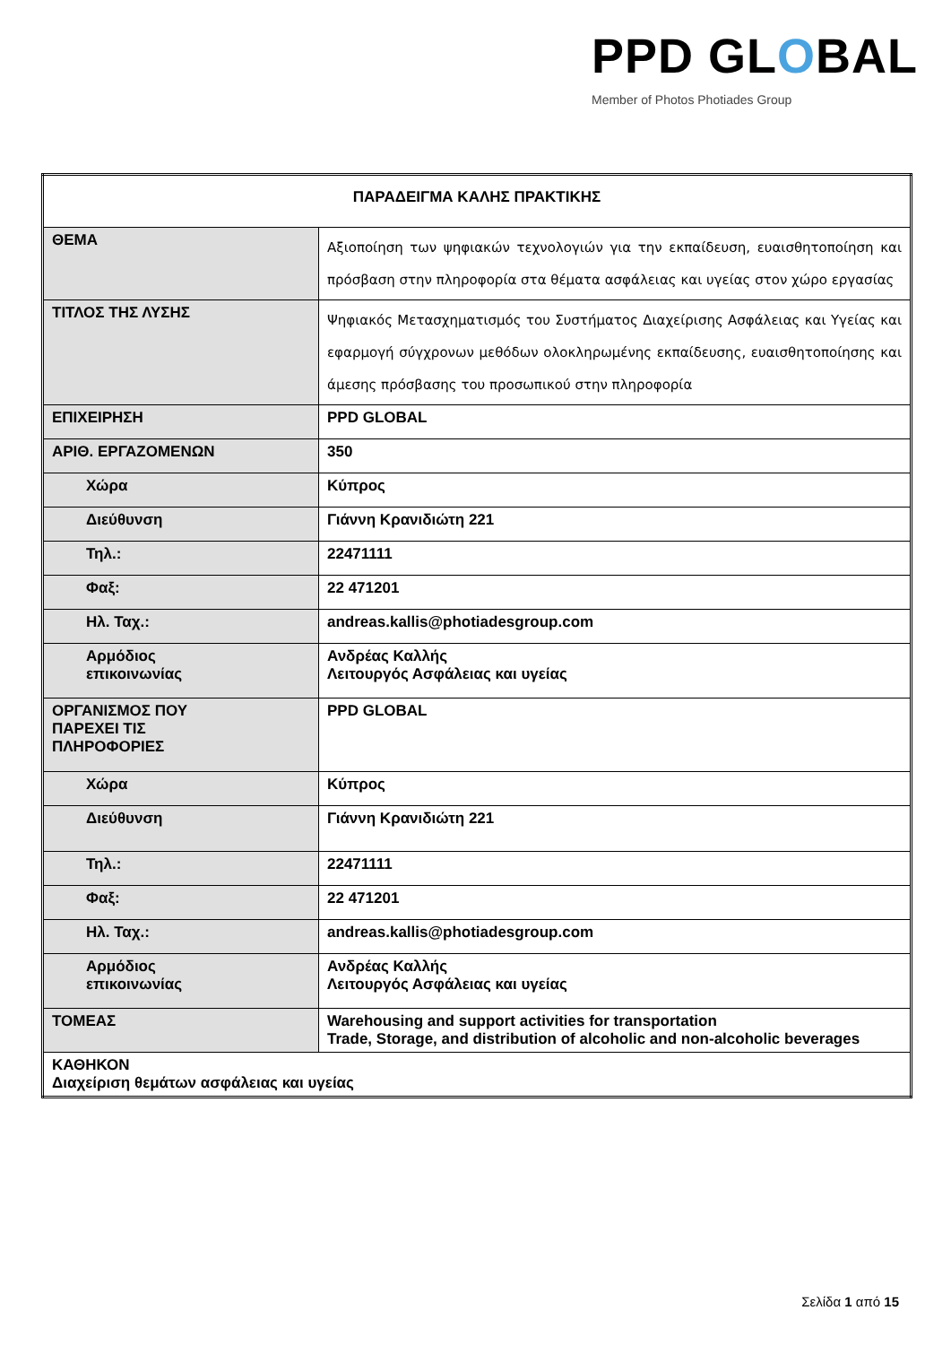PPD GLOBAL
Member of Photos Photiades Group
| ΠΑΡΑΔΕΙΓΜΑ ΚΑΛΗΣ ΠΡΑΚΤΙΚΗΣ | |
| ΘΕΜΑ | Αξιοποίηση των ψηφιακών τεχνολογιών για την εκπαίδευση, ευαισθητοποίηση και πρόσβαση στην πληροφορία στα θέματα ασφάλειας και υγείας στον χώρο εργασίας |
| ΤΙΤΛΟΣ ΤΗΣ ΛΥΣΗΣ | Ψηφιακός Μετασχηματισμός του Συστήματος Διαχείρισης Ασφάλειας και Υγείας και εφαρμογή σύγχρονων μεθόδων ολοκληρωμένης εκπαίδευσης, ευαισθητοποίησης και άμεσης πρόσβασης του προσωπικού στην πληροφορία |
| ΕΠΙΧΕΙΡΗΣΗ | PPD GLOBAL |
| ΑΡΙΘ. ΕΡΓΑΖΟΜΕΝΩΝ | 350 |
| Χώρα | Κύπρος |
| Διεύθυνση | Γιάννη Κρανιδιώτη 221 |
| Τηλ.: | 22471111 |
| Φαξ: | 22 471201 |
| Ηλ. Ταχ.: | andreas.kallis@photiadesgroup.com |
| Αρμόδιος επικοινωνίας | Ανδρέας Καλλής Λειτουργός Ασφάλειας και υγείας |
| ΟΡΓΑΝΙΣΜΟΣ ΠΟΥ ΠΑΡΕΧΕΙ ΤΙΣ ΠΛΗΡΟΦΟΡΙΕΣ | PPD GLOBAL |
| Χώρα | Κύπρος |
| Διεύθυνση | Γιάννη Κρανιδιώτη 221 |
| Τηλ.: | 22471111 |
| Φαξ: | 22 471201 |
| Ηλ. Ταχ.: | andreas.kallis@photiadesgroup.com |
| Αρμόδιος επικοινωνίας | Ανδρέας Καλλής Λειτουργός Ασφάλειας και υγείας |
| ΤΟΜΕΑΣ | Warehousing and support activities for transportation Trade, Storage, and distribution of alcoholic and non-alcoholic beverages |
| ΚΑΘΗΚΟΝ Διαχείριση θεμάτων ασφάλειας και υγείας | |
Σελίδα 1 από 15